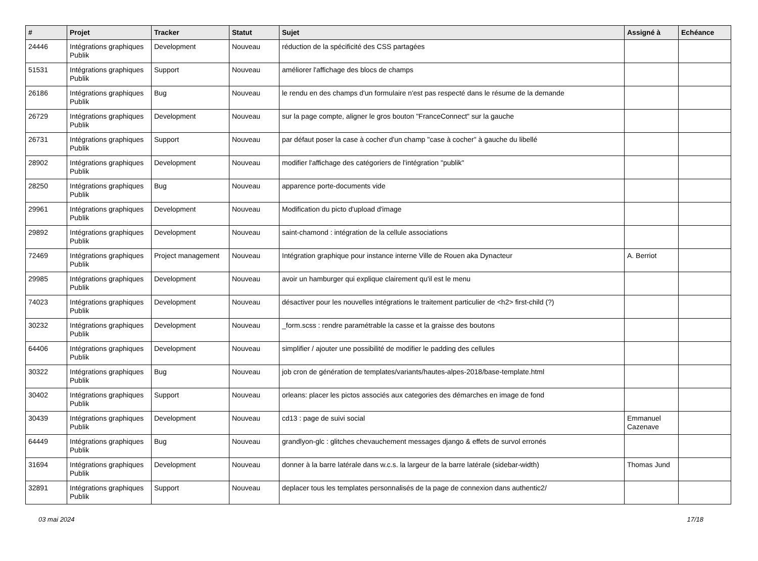| # | Projet | Tracker | Statut | Sujet | Assigné à | Echéance |
| --- | --- | --- | --- | --- | --- | --- |
| 24446 | Intégrations graphiques Publik | Development | Nouveau | réduction de la spécificité des CSS partagées | | |
| 51531 | Intégrations graphiques Publik | Support | Nouveau | améliorer l'affichage des blocs de champs | | |
| 26186 | Intégrations graphiques Publik | Bug | Nouveau | le rendu en des champs d'un formulaire n'est pas respecté dans le résume de la demande | | |
| 26729 | Intégrations graphiques Publik | Development | Nouveau | sur la page compte, aligner le gros bouton "FranceConnect" sur la gauche | | |
| 26731 | Intégrations graphiques Publik | Support | Nouveau | par défaut poser la case à cocher d'un champ "case à cocher" à gauche du libellé | | |
| 28902 | Intégrations graphiques Publik | Development | Nouveau | modifier l'affichage des catégoriers de l'intégration "publik" | | |
| 28250 | Intégrations graphiques Publik | Bug | Nouveau | apparence porte-documents vide | | |
| 29961 | Intégrations graphiques Publik | Development | Nouveau | Modification du picto d'upload d'image | | |
| 29892 | Intégrations graphiques Publik | Development | Nouveau | saint-chamond : intégration de la cellule associations | | |
| 72469 | Intégrations graphiques Publik | Project management | Nouveau | Intégration graphique pour instance interne Ville de Rouen aka Dynacteur | A. Berriot | |
| 29985 | Intégrations graphiques Publik | Development | Nouveau | avoir un hamburger qui explique clairement qu'il est le menu | | |
| 74023 | Intégrations graphiques Publik | Development | Nouveau | désactiver pour les nouvelles intégrations le traitement particulier de <h2> first-child (?) | | |
| 30232 | Intégrations graphiques Publik | Development | Nouveau | _form.scss : rendre paramétrable la casse et la graisse des boutons | | |
| 64406 | Intégrations graphiques Publik | Development | Nouveau | simplifier / ajouter une possibilité de modifier le padding des cellules | | |
| 30322 | Intégrations graphiques Publik | Bug | Nouveau | job cron de génération de templates/variants/hautes-alpes-2018/base-template.html | | |
| 30402 | Intégrations graphiques Publik | Support | Nouveau | orleans: placer les pictos associés aux categories des démarches en image de fond | | |
| 30439 | Intégrations graphiques Publik | Development | Nouveau | cd13 : page de suivi social | Emmanuel Cazenave | |
| 64449 | Intégrations graphiques Publik | Bug | Nouveau | grandlyon-glc : glitches chevauchement messages django & effets de survol erronés | | |
| 31694 | Intégrations graphiques Publik | Development | Nouveau | donner à la barre latérale dans w.c.s. la largeur de la barre latérale (sidebar-width) | Thomas Jund | |
| 32891 | Intégrations graphiques Publik | Support | Nouveau | deplacer tous les templates personnalisés de la page de connexion dans authentic2/ | | |
03 mai 2024 17/18